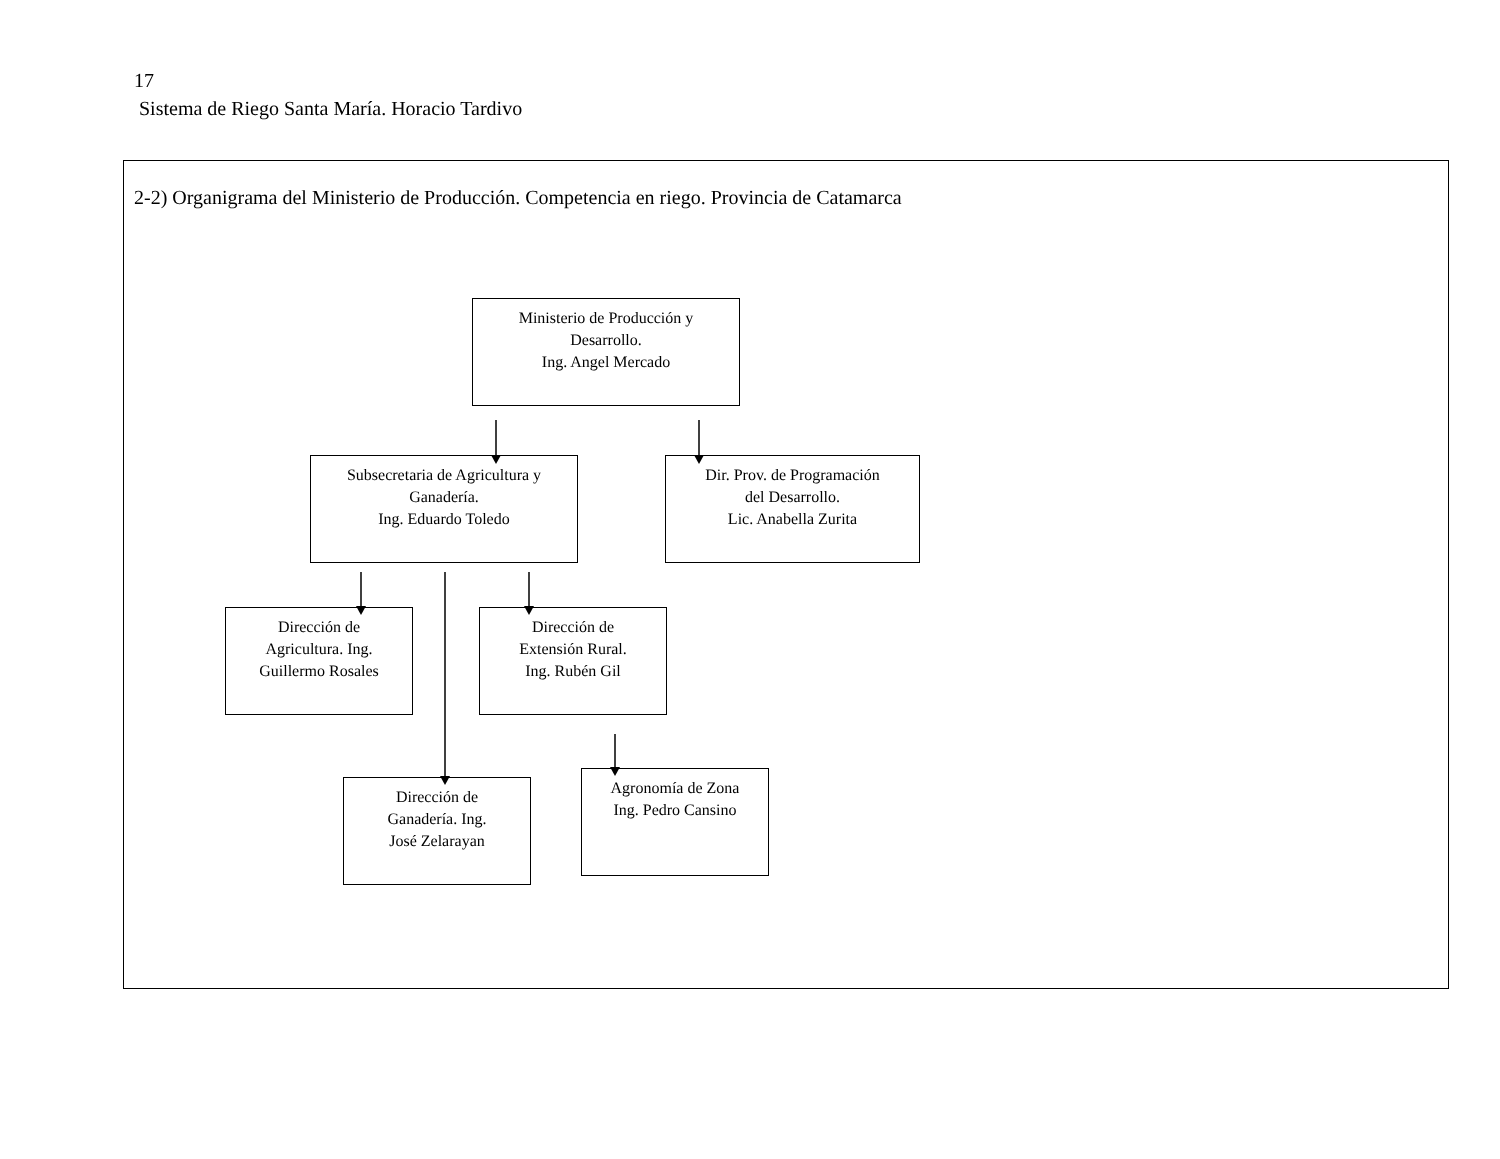17
Sistema de Riego Santa María. Horacio Tardivo
2-2) Organigrama del Ministerio de Producción. Competencia en riego. Provincia de Catamarca
Ministerio de Producción y
Desarrollo.
Ing. Angel Mercado
Subsecretaria de Agricultura y
Ganadería.
Ing. Eduardo Toledo
Dir. Prov. de Programación
del Desarrollo.
Lic. Anabella Zurita
Dirección de
Agricultura. Ing.
Guillermo Rosales
Dirección de
Extensión Rural.
Ing. Rubén Gil
Dirección de
Ganadería. Ing.
José Zelarayan
Agronomía de Zona
Ing. Pedro Cansino